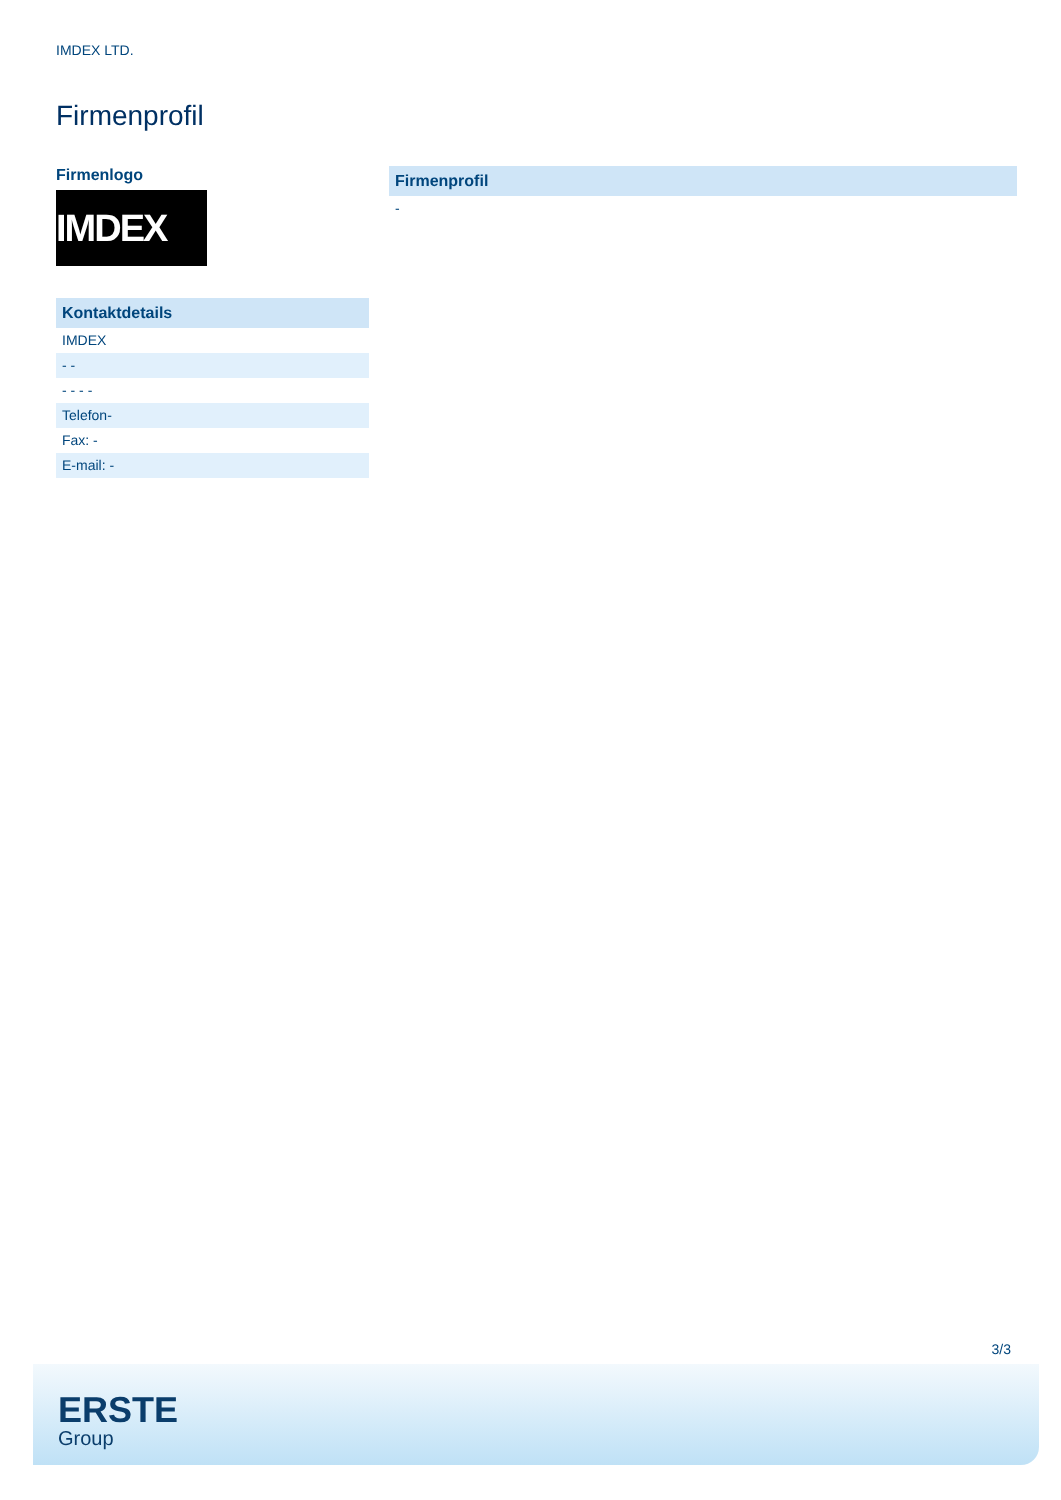IMDEX LTD.
Firmenprofil
Firmenlogo
IMDEX
Kontaktdetails
IMDEX
- -
- - - -
Telefon-
Fax: -
E-mail: -
Firmenprofil
-
3/3
ERSTE
Group